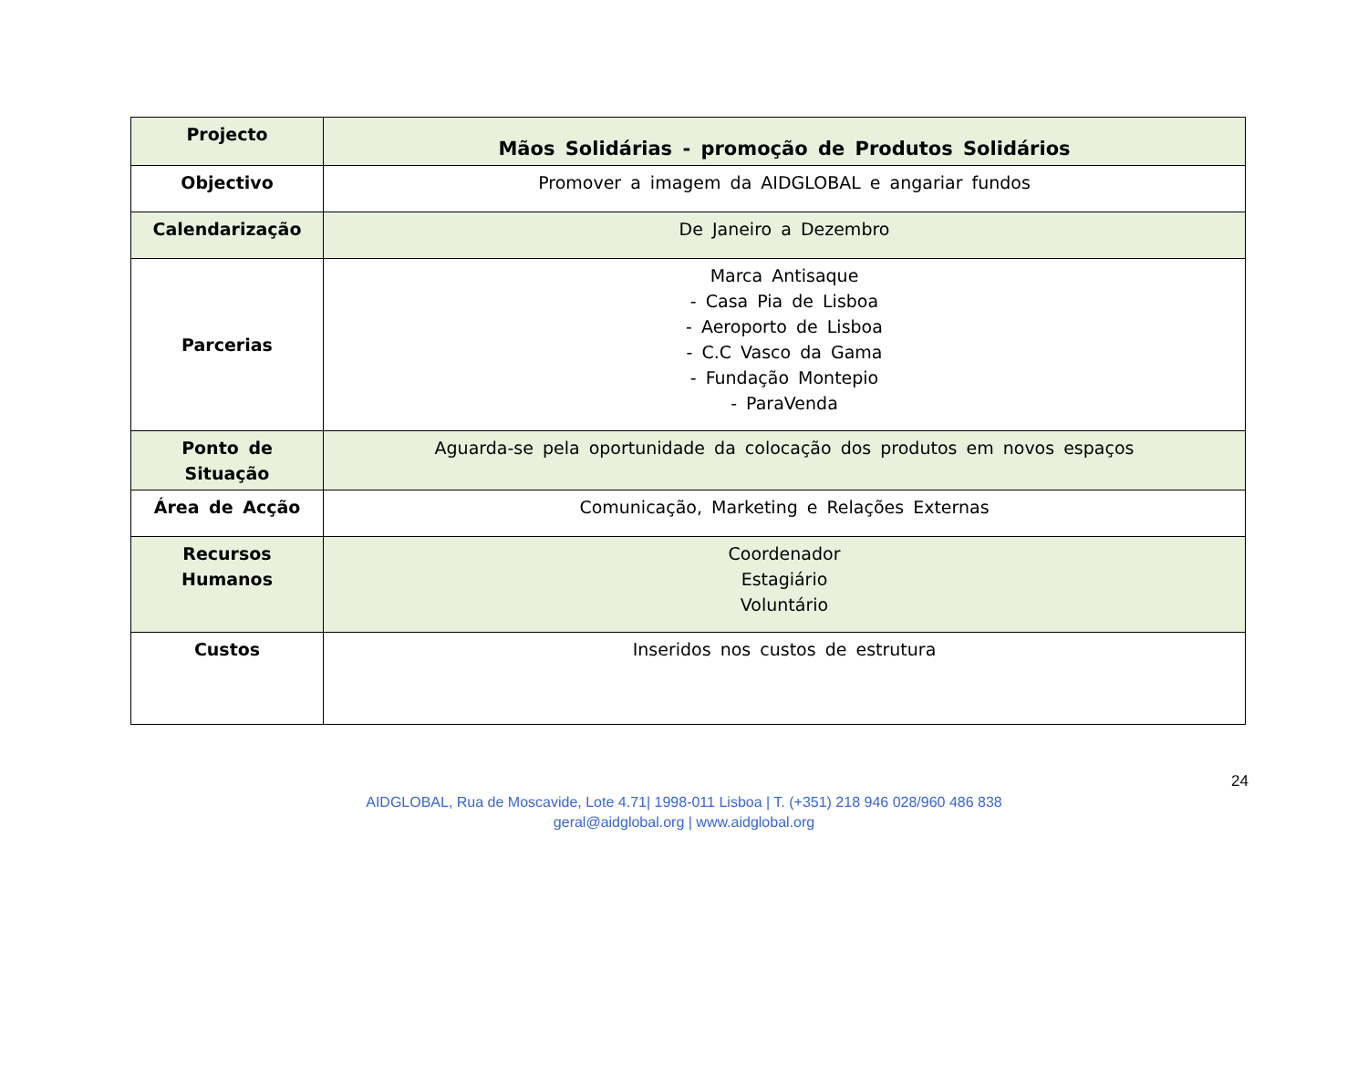| Projecto | Mãos Solidárias - promoção de Produtos Solidários |
| Objectivo | Promover a imagem da AIDGLOBAL e angariar fundos |
| Calendarização | De Janeiro a Dezembro |
| Parcerias | Marca Antisaque - Casa Pia de Lisboa - Aeroporto de Lisboa - C.C Vasco da Gama - Fundação Montepio - ParaVenda |
| Ponto de Situação | Aguarda-se pela oportunidade da colocação dos produtos em novos espaços |
| Área de Acção | Comunicação, Marketing e Relações Externas |
| Recursos Humanos | Coordenador Estagiário Voluntário |
| Custos | Inseridos nos custos de estrutura |
24
AIDGLOBAL, Rua de Moscavide, Lote 4.71| 1998-011 Lisboa | T. (+351) 218 946 028/960 486 838
geral@aidglobal.org | www.aidglobal.org